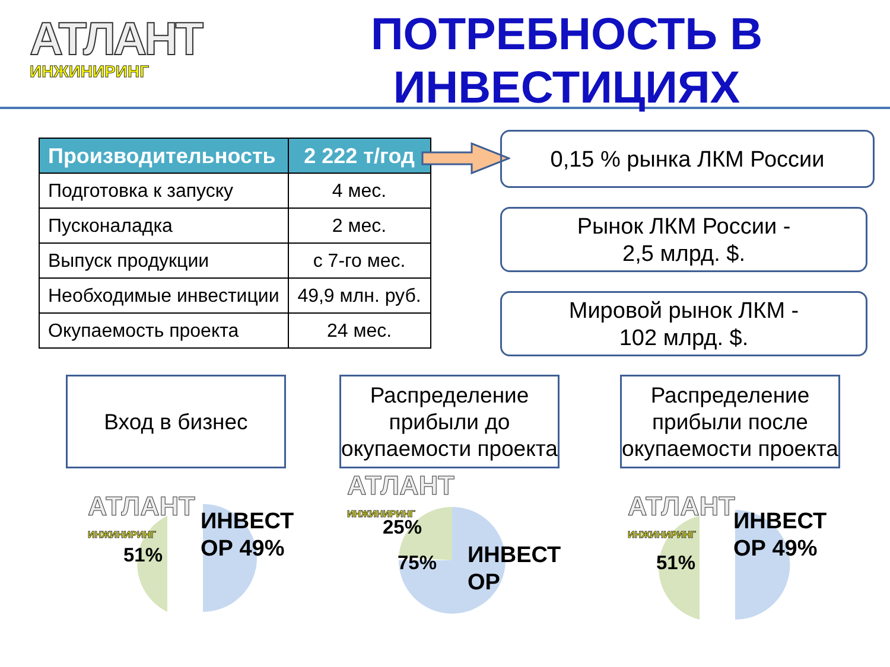АТЛАНТ
ИНЖИНИРИНГ
ПОТРЕБНОСТЬ В
ИНВЕСТИЦИЯХ
| Производительность | 2 222 т/год |
| --- | --- |
| Подготовка к запуску | 4 мес. |
| Пусконаладка | 2 мес. |
| Выпуск продукции | с 7-го мес. |
| Необходимые инвестиции | 49,9 млн. руб. |
| Окупаемость проекта | 24 мес. |
0,15 % рынка ЛКМ России
Рынок ЛКМ России -
2,5 млрд. $.
Мировой рынок ЛКМ -
102 млрд. $.
Вход в бизнес
Распределение прибыли до окупаемости проекта
Распределение прибыли после окупаемости проекта
АТЛАНТ
ИНЖИНИРИНГ
АТЛАНТ
ИНЖИНИРИНГ
АТЛАНТ
ИНЖИНИРИНГ
51%
ИНВЕСТ
ОР 49%
25%
75%
ИНВЕСТ
ОР
51%
ИНВЕСТ
ОР 49%